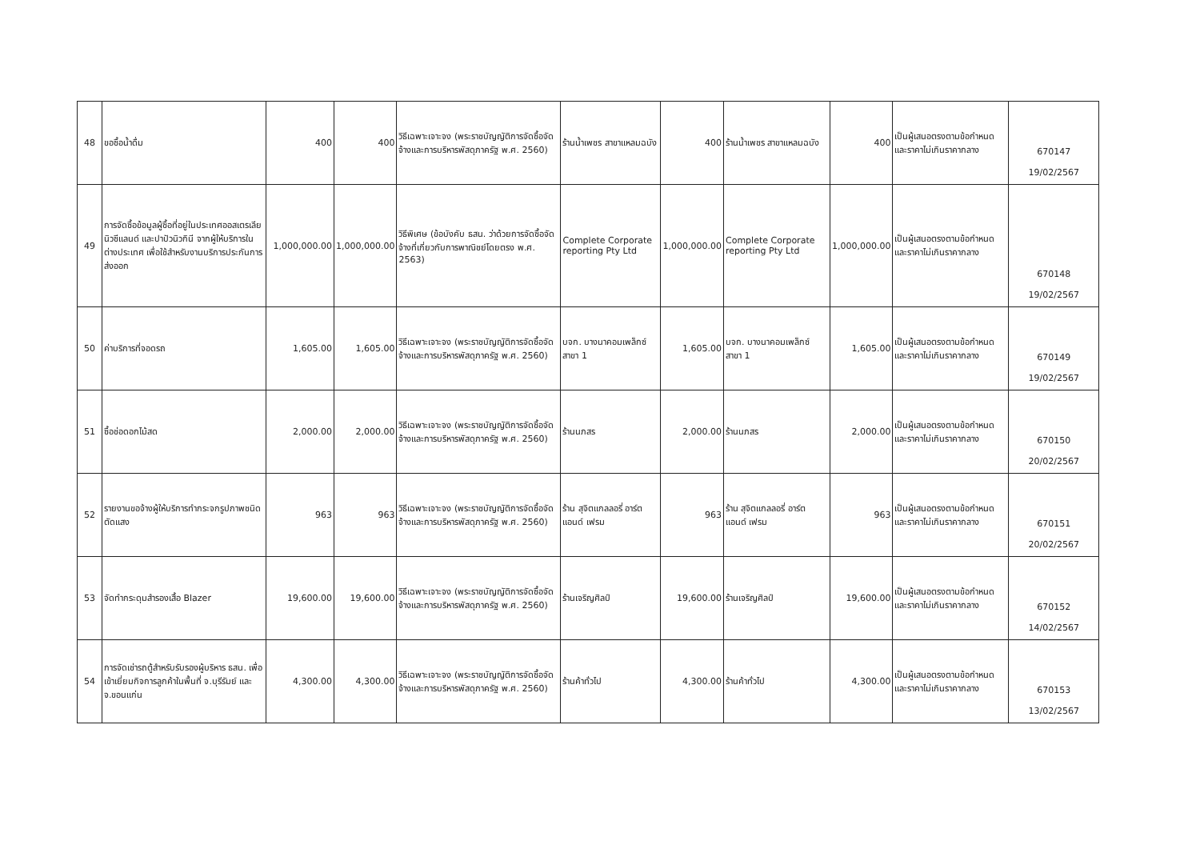| 48 | ขอซื้อน้ำดื่ม | 400 | 400 | วิธีเฉพาะเจาะจง (พระราชบัญญัติการจัดซื้อจัดจ้างและการบริหารพัสดุภาครัฐ พ.ศ. 2560) | ร้านน้ำเพชร สาขาแหลมฉบัง | 400 | ร้านน้ำเพชร สาขาแหลมฉบัง | 400 | เป็นผู้เสนอตรงตามข้อกำหนดและราคาไม่เกินราคากลาง | 670147 19/02/2567 |
| 49 | การจัดซื้อข้อมูลผู้ซื้อที่อยู่ในประเทศออสเตรเลีย นิวซีแลนด์ และปาปัวนิวกินี จากผู้ให้บริการในต่างประเทศ เพื่อใช้สำหรับงานบริการประกันการส่งออก | 1,000,000.00 | 1,000,000.00 | วิธีพิเศษ (ข้อบังคับ ธสน. ว่าด้วยการจัดซื้อจัดจ้างที่เกี่ยวกับการพาณิชย์โดยตรง พ.ศ. 2563) | Complete Corporate reporting Pty Ltd | 1,000,000.00 | Complete Corporate reporting Pty Ltd | 1,000,000.00 | เป็นผู้เสนอตรงตามข้อกำหนดและราคาไม่เกินราคากลาง | 670148 19/02/2567 |
| 50 | ค่าบริการที่จอดรถ | 1,605.00 | 1,605.00 | วิธีเฉพาะเจาะจง (พระราชบัญญัติการจัดซื้อจัดจ้างและการบริหารพัสดุภาครัฐ พ.ศ. 2560) | บจก. บางนาคอมเพล็กซ์ สาขา 1 | 1,605.00 | บจก. บางนาคอมเพล็กซ์ สาขา 1 | 1,605.00 | เป็นผู้เสนอตรงตามข้อกำหนดและราคาไม่เกินราคากลาง | 670149 19/02/2567 |
| 51 | ซื้อช่อดอกไม้สด | 2,000.00 | 2,000.00 | วิธีเฉพาะเจาะจง (พระราชบัญญัติการจัดซื้อจัดจ้างและการบริหารพัสดุภาครัฐ พ.ศ. 2560) | ร้านนภสร | 2,000.00 | ร้านนภสร | 2,000.00 | เป็นผู้เสนอตรงตามข้อกำหนดและราคาไม่เกินราคากลาง | 670150 20/02/2567 |
| 52 | รายงานขอจ้างผู้ให้บริการทำกระจกรูปภาพชนิดตัดแสง | 963 | 963 | วิธีเฉพาะเจาะจง (พระราชบัญญัติการจัดซื้อจัดจ้างและการบริหารพัสดุภาครัฐ พ.ศ. 2560) | ร้าน สุจิตแกลลอรี่ อาร์ต แอนด์ เฟรม | 963 | ร้าน สุจิตแกลลอรี่ อาร์ต แอนด์ เฟรม | 963 | เป็นผู้เสนอตรงตามข้อกำหนดและราคาไม่เกินราคากลาง | 670151 20/02/2567 |
| 53 | จัดทำกระดุมสำรองเสื้อ Blazer | 19,600.00 | 19,600.00 | วิธีเฉพาะเจาะจง (พระราชบัญญัติการจัดซื้อจัดจ้างและการบริหารพัสดุภาครัฐ พ.ศ. 2560) | ร้านเจริญศิลป์ | 19,600.00 | ร้านเจริญศิลป์ | 19,600.00 | เป็นผู้เสนอตรงตามข้อกำหนดและราคาไม่เกินราคากลาง | 670152 14/02/2567 |
| 54 | การจัดเช่ารถตู้สำหรับรับรองผู้บริหาร ธสน. เพื่อเข้าเยี่ยมกิจการลูกค้าในพื้นที่ จ.บุรีรัมย์ และ จ.ขอนแก่น | 4,300.00 | 4,300.00 | วิธีเฉพาะเจาะจง (พระราชบัญญัติการจัดซื้อจัดจ้างและการบริหารพัสดุภาครัฐ พ.ศ. 2560) | ร้านค้าทั่วไป | 4,300.00 | ร้านค้าทั่วไป | 4,300.00 | เป็นผู้เสนอตรงตามข้อกำหนดและราคาไม่เกินราคากลาง | 670153 13/02/2567 |